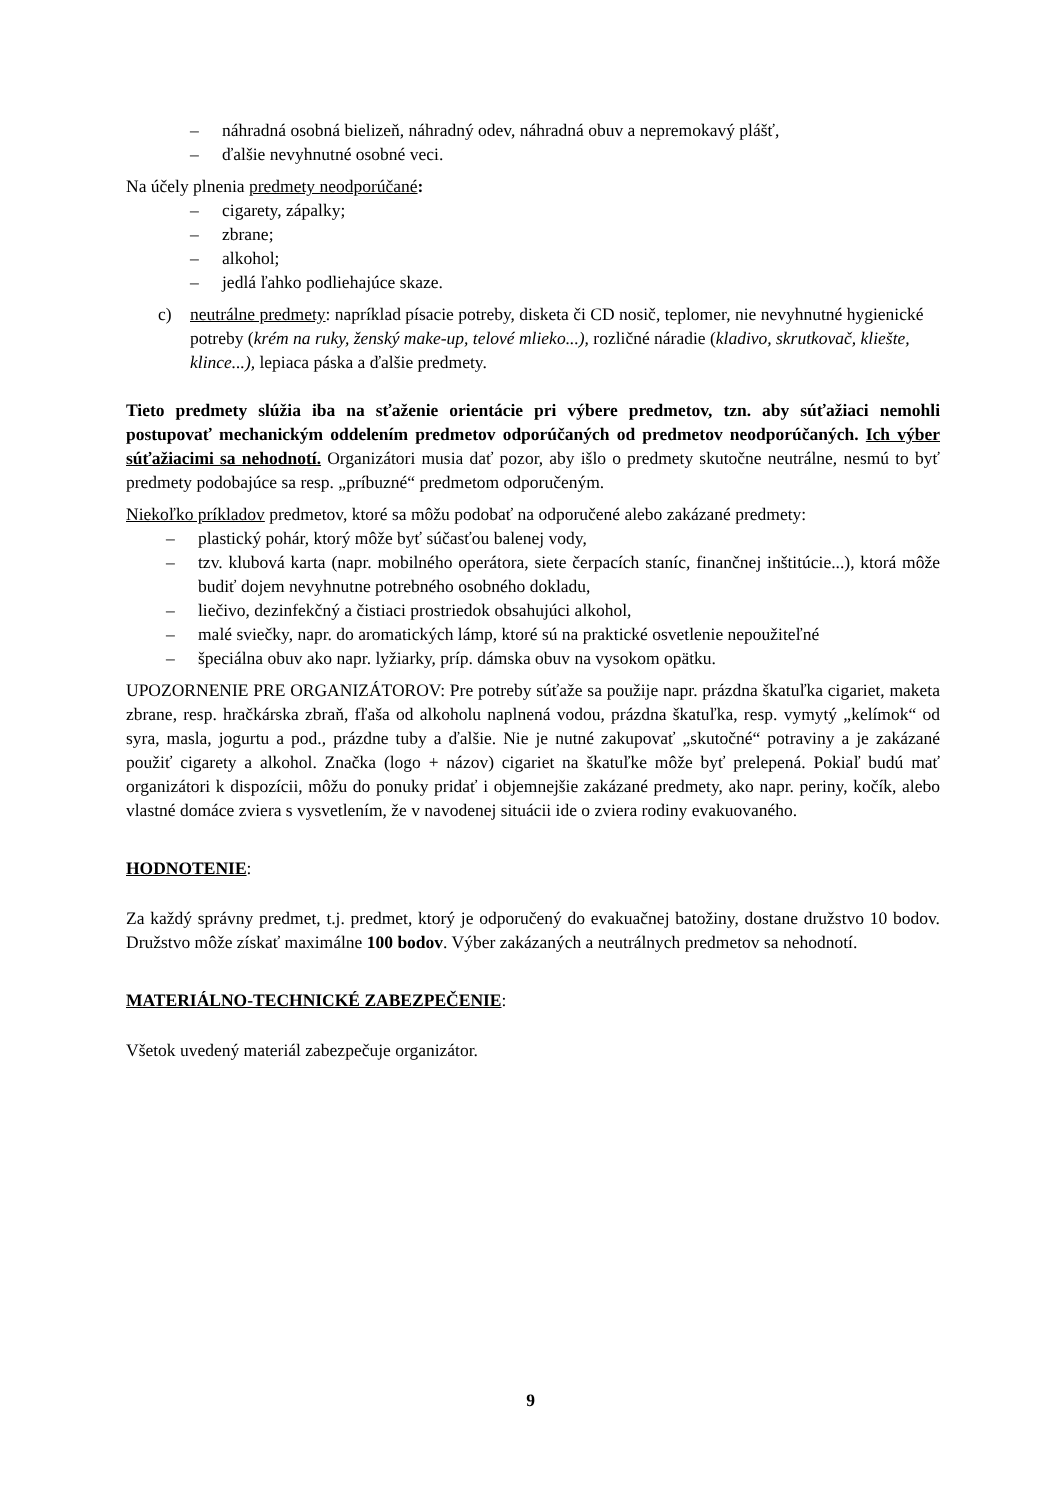– náhradná osobná bielizeň, náhradný odev, náhradná obuv a nepremokavý plášť,
– ďalšie nevyhnutné osobné veci.
Na účely plnenia predmety neodporúčané:
– cigarety, zápalky;
– zbrane;
– alkohol;
– jedlá ľahko podliehajúce skaze.
c) neutrálne predmety: napríklad písacie potreby, disketa či CD nosič, teplomer, nie nevyhnutné hygienické potreby (krém na ruky, ženský make-up, telové mlieko...), rozličné náradie (kladivo, skrutkovač, kliešte, klince...), lepiaca páska a ďalšie predmety.
Tieto predmety slúžia iba na sťaženie orientácie pri výbere predmetov, tzn. aby súťažiaci nemohli postupovať mechanickým oddelením predmetov odporúčaných od predmetov neodporúčaných. Ich výber súťažiacimi sa nehodnotí. Organizátori musia dať pozor, aby išlo o predmety skutočne neutrálne, nesmú to byť predmety podobajúce sa resp. „príbuzné“ predmetom odporučeným.
Niekoľko príkladov predmetov, ktoré sa môžu podobať na odporučené alebo zakázané predmety:
– plastický pohár, ktorý môže byť súčasťou balenej vody,
– tzv. klubová karta (napr. mobilného operátora, siete čerpacích staníc, finančnej inštitúcie...), ktorá môže budiť dojem nevyhnutne potrebného osobného dokladu,
– liečivo, dezinfekčný a čistiaci prostriedok obsahujúci alkohol,
– malé sviečky, napr. do aromatických lámp, ktoré sú na praktické osvetlenie nepoužiteľné
– špeciálna obuv ako napr. lyžiarky, príp. dámska obuv na vysokom opätku.
UPOZORNENIE PRE ORGANIZÁTOROV: Pre potreby súťaže sa použije napr. prázdna škatuľka cigariet, maketa zbrane, resp. hračkárska zbraň, fľaša od alkoholu naplnená vodou, prázdna škatuľka, resp. vymytý „kelímok“ od syra, masla, jogurtu a pod., prázdne tuby a ďalšie. Nie je nutné zakupovať „skutočné“ potraviny a je zakázané použiť cigarety a alkohol. Značka (logo + názov) cigariet na škatuľke môže byť prelepená. Pokiaľ budú mať organizátori k dispozícii, môžu do ponuky pridať i objemnejšie zakázané predmety, ako napr. periny, kočík, alebo vlastné domáce zviera s vysvetlením, že v navodenej situácii ide o zviera rodiny evakuovaného.
HODNOTENIE:
Za každý správny predmet, t.j. predmet, ktorý je odporučený do evakuačnej batožiny, dostane družstvo 10 bodov. Družstvo môže získať maximálne 100 bodov. Výber zakázaných a neutrálnych predmetov sa nehodnotí.
MATERIÁLNO-TECHNICKÉ ZABEZPEČENIE:
Všetok uvedený materiál zabezpečuje organizátor.
9